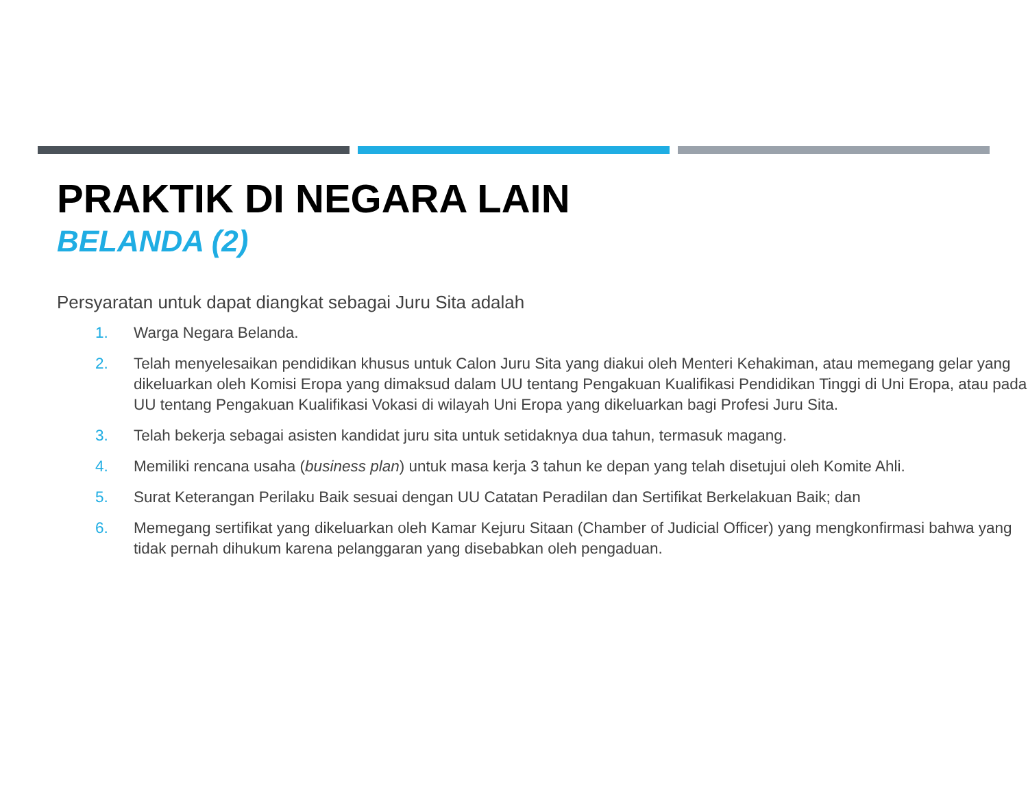PRAKTIK DI NEGARA LAIN
BELANDA (2)
Persyaratan untuk dapat diangkat sebagai Juru Sita adalah
1. Warga Negara Belanda.
2. Telah menyelesaikan pendidikan khusus untuk Calon Juru Sita yang diakui oleh Menteri Kehakiman, atau memegang gelar yang dikeluarkan oleh Komisi Eropa yang dimaksud dalam UU tentang Pengakuan Kualifikasi Pendidikan Tinggi di Uni Eropa, atau pada UU tentang Pengakuan Kualifikasi Vokasi di wilayah Uni Eropa yang dikeluarkan bagi Profesi Juru Sita.
3. Telah bekerja sebagai asisten kandidat juru sita untuk setidaknya dua tahun, termasuk magang.
4. Memiliki rencana usaha (business plan) untuk masa kerja 3 tahun ke depan yang telah disetujui oleh Komite Ahli.
5. Surat Keterangan Perilaku Baik sesuai dengan UU Catatan Peradilan dan Sertifikat Berkelakuan Baik; dan
6. Memegang sertifikat yang dikeluarkan oleh Kamar Kejuru Sitaan (Chamber of Judicial Officer) yang mengkonfirmasi bahwa yang tidak pernah dihukum karena pelanggaran yang disebabkan oleh pengaduan.